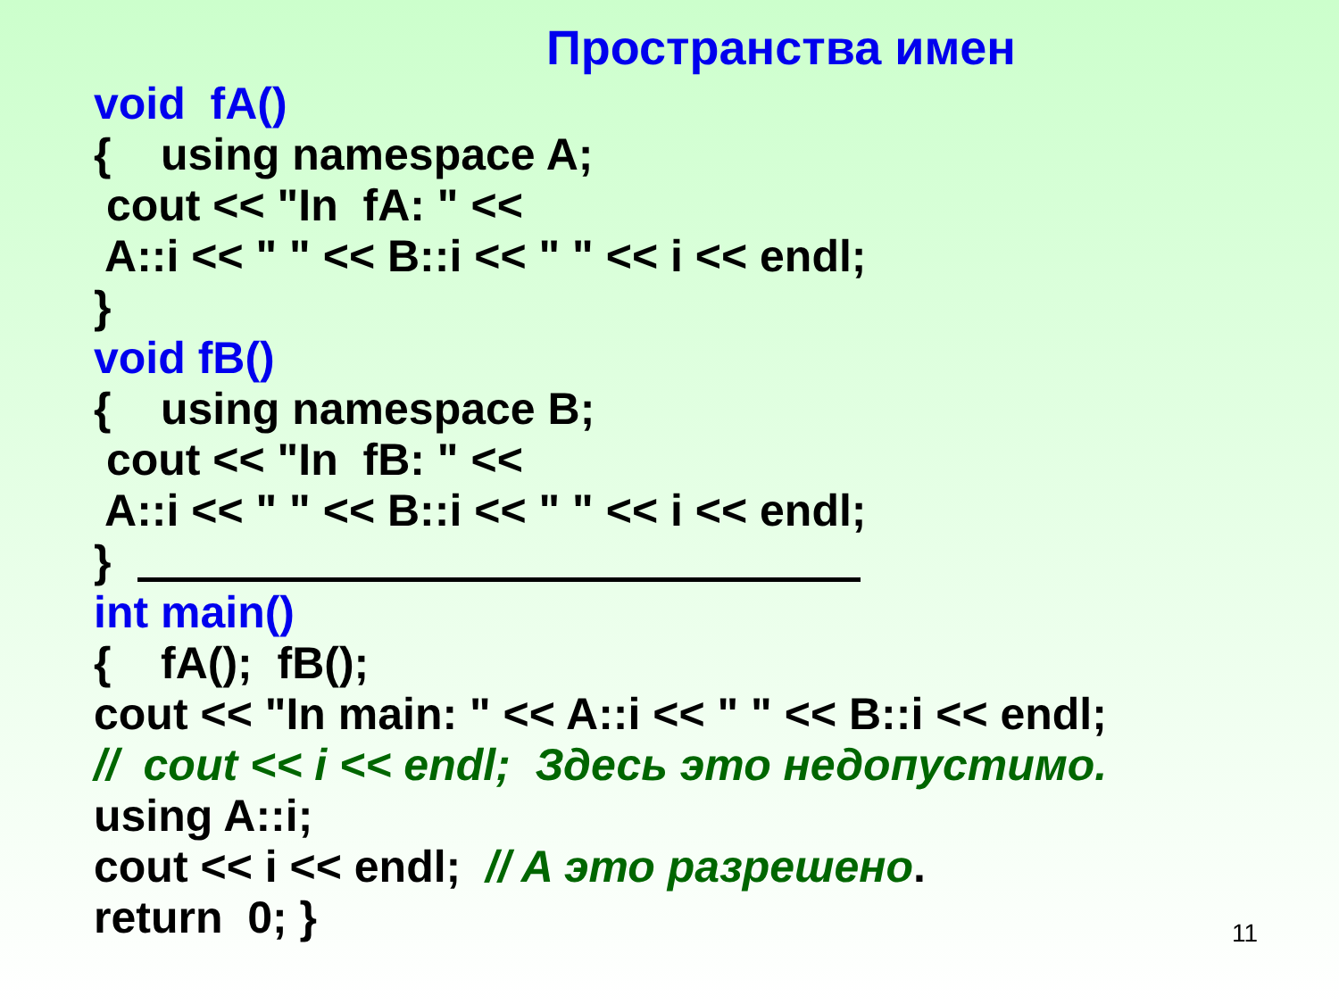Пространства имен
void fA()
{ using namespace A;
cout << "In fA: " <<
A::i << " " << B::i << " " << i << endl;
}
void fB()
{ using namespace B;
cout << "In fB: " <<
A::i << " " << B::i << " " << i << endl;
}
int main()
{ fA(); fB();
cout << "In main: " << A::i << " " << B::i << endl;
// cout << i << endl; Здесь это недопустимо.
using A::i;
cout << i << endl; // A это разрешено.
return 0; }
11